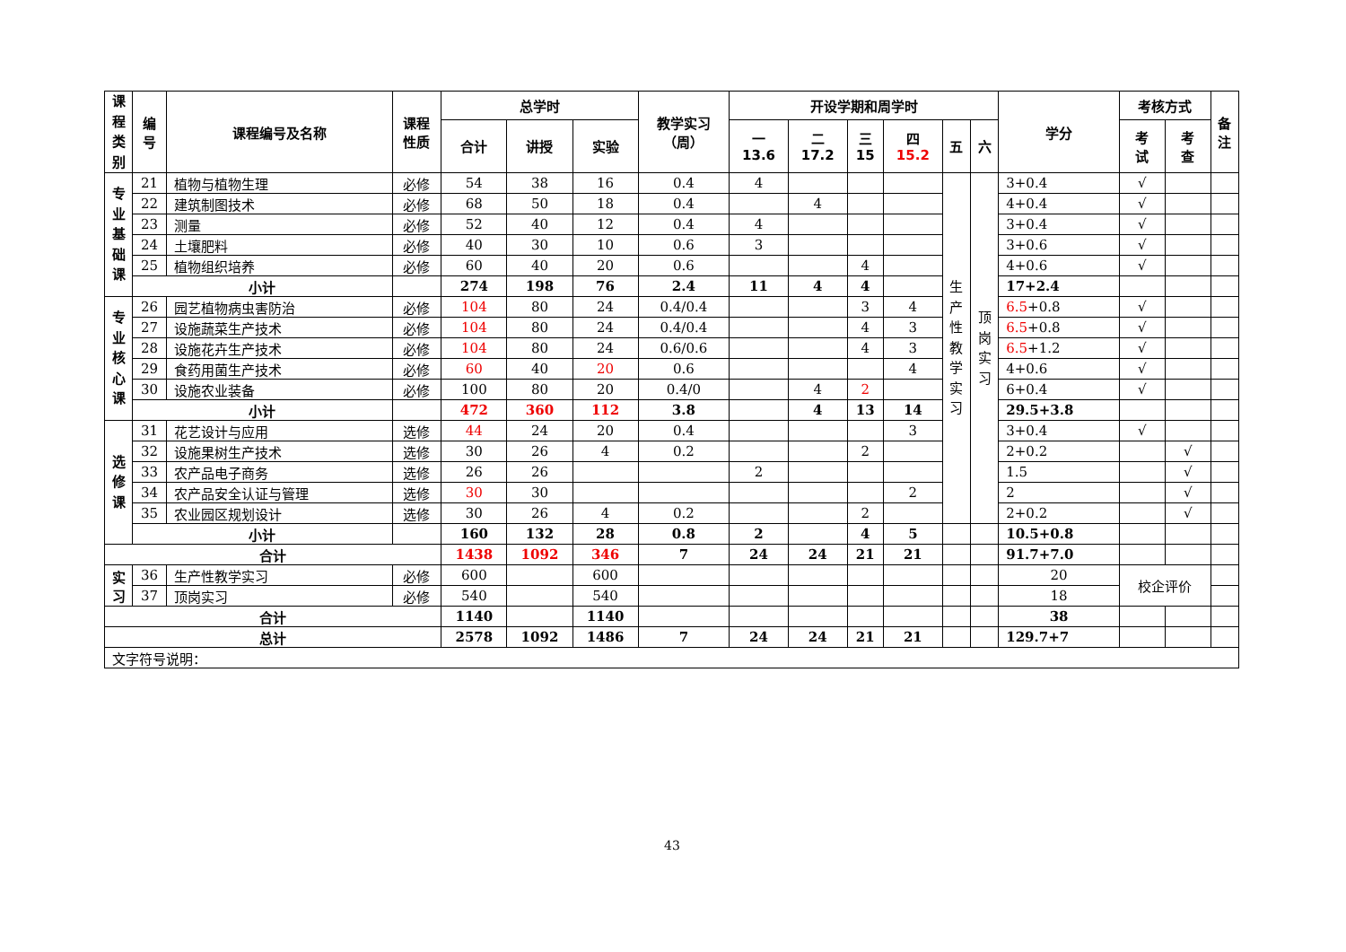| 课 程 类 别 | 编 号 | 课程编号及名称 | 课程 性质 | 总学时 | | | 教学实习 （周） | 开设学期和周学时 | | | | | | 学分 | 考核方式 | | 备 注 |
| --- | --- | --- | --- | --- | --- | --- | --- | --- | --- | --- | --- | --- | --- | --- | --- | --- | --- |
| | | | | 合计 | 讲授 | 实验 | | 一 13.6 | 二 17.2 | 三 15 | 四 15.2 | 五 | 六 | | 考 试 | 考 查 | |
| 专 业 基 础 课 | 21 | 植物与植物生理 | 必修 | 54 | 38 | 16 | 0.4 | 4 | | | | 生 产 性 教 学 实 习 | 顶 岗 实 习 | 3+0.4 | √ | | |
| | 22 | 建筑制图技术 | 必修 | 68 | 50 | 18 | 0.4 | | 4 | | | | | 4+0.4 | √ | | |
| | 23 | 测量 | 必修 | 52 | 40 | 12 | 0.4 | 4 | | | | | | 3+0.4 | √ | | |
| | 24 | 土壤肥料 | 必修 | 40 | 30 | 10 | 0.6 | 3 | | | | | | 3+0.6 | √ | | |
| | 25 | 植物组织培养 | 必修 | 60 | 40 | 20 | 0.6 | | | 4 | | | | 4+0.6 | √ | | |
| | 小计 | | | 274 | 198 | 76 | 2.4 | 11 | 4 | 4 | | | | 17+2.4 | | | |
| 专 业 核 心 课 | 26 | 园艺植物病虫害防治 | 必修 | 104 | 80 | 24 | 0.4/0.4 | | | 3 | 4 | | | 6.5 +0.8 | √ | | |
| | 27 | 设施蔬菜生产技术 | 必修 | 104 | 80 | 24 | 0.4/0.4 | | | 4 | 3 | | | 6.5 +0.8 | √ | | |
| | 28 | 设施花卉生产技术 | 必修 | 104 | 80 | 24 | 0.6/0.6 | | | 4 | 3 | | | 6.5 +1.2 | √ | | |
| | 29 | 食药用菌生产技术 | 必修 | 60 | 40 | 20 | 0.6 | | | | 4 | | | 4+0.6 | √ | | |
| | 30 | 设施农业装备 | 必修 | 100 | 80 | 20 | 0.4/0 | | 4 | 2 | | | | 6+0.4 | √ | | |
| | 小计 | | | 472 | 360 | 112 | 3.8 | | 4 | 13 | 14 | | | 29.5+3.8 | | | |
| 选 修 课 | 31 | 花艺设计与应用 | 选修 | 44 | 24 | 20 | 0.4 | | | | 3 | | | 3+0.4 | √ | | |
| | 32 | 设施果树生产技术 | 选修 | 30 | 26 | 4 | 0.2 | | | 2 | | | | 2+0.2 | | √ | |
| | 33 | 农产品电子商务 | 选修 | 26 | 26 | | | 2 | | | | | | 1.5 | | √ | |
| | 34 | 农产品安全认证与管理 | 选修 | 30 | 30 | | | | | | 2 | | | 2 | | √ | |
| | 35 | 农业园区规划设计 | 选修 | 30 | 26 | 4 | 0.2 | | | 2 | | | | 2+0.2 | | √ | |
| | 小计 | | | 160 | 132 | 28 | 0.8 | 2 | | 4 | 5 | | | 10.5+0.8 | | | |
| 合计 | | | | 1438 | 1092 | 346 | 7 | 24 | 24 | 21 | 21 | | | 91.7+7.0 | | | |
| 实 习 | 36 | 生产性教学实习 | 必修 | 600 | | 600 | | | | | | | | 20 | 校企评价 | | |
| | 37 | 顶岗实习 | 必修 | 540 | | 540 | | | | | | | | 18 | | | |
| 合计 | | | | 1140 | | 1140 | | | | | | | | 38 | | | |
| 总计 | | | | 2578 | 1092 | 1486 | 7 | 24 | 24 | 21 | 21 | | | 129.7+7 | | | |
| 文字符号说明： | | | | | | | | | | | | | | | | | |
43